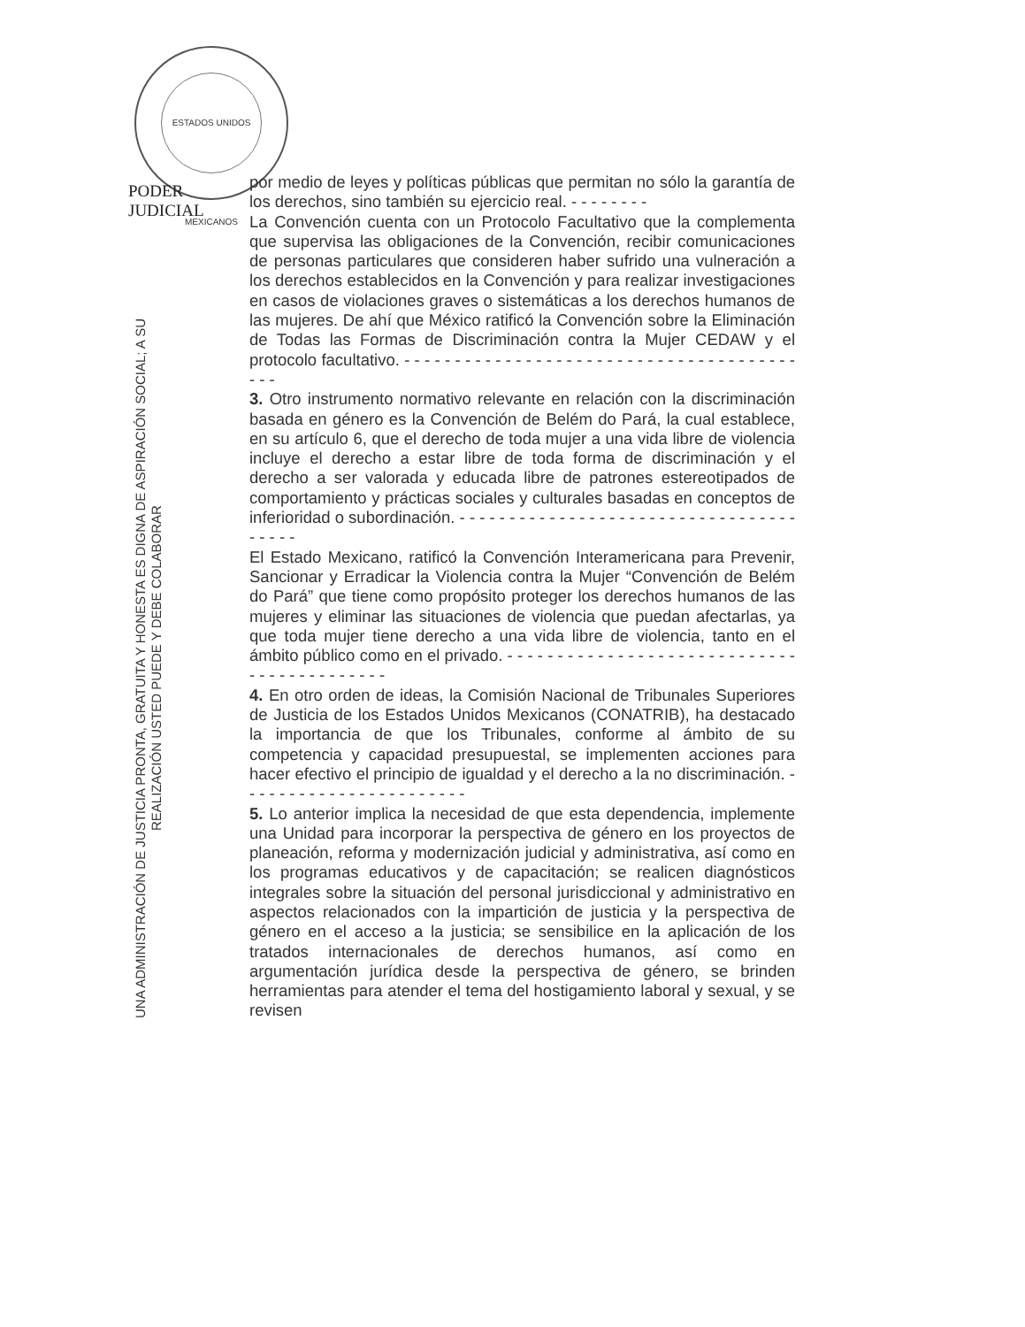ESTADOS UNIDOS MEXICANOS
PODER JUDICIAL
UNA ADMINISTRACIÓN DE JUSTICIA PRONTA, GRATUITA Y HONESTA ES DIGNA DE ASPIRACIÓN SOCIAL; A SU REALIZACIÓN USTED PUEDE Y DEBE COLABORAR
por medio de leyes y políticas públicas que permitan no sólo la garantía de los derechos, sino también su ejercicio real. - - - - - - - -
La Convención cuenta con un Protocolo Facultativo que la complementa que supervisa las obligaciones de la Convención, recibir comunicaciones de personas particulares que consideren haber sufrido una vulneración a los derechos establecidos en la Convención y para realizar investigaciones en casos de violaciones graves o sistemáticas a los derechos humanos de las mujeres. De ahí que México ratificó la Convención sobre la Eliminación de Todas las Formas de Discriminación contra la Mujer CEDAW y el protocolo facultativo. - - - - - - - - - - - - - - - - - - - - - - - - - - - - - - - - - - - - - - - - - -
3. Otro instrumento normativo relevante en relación con la discriminación basada en género es la Convención de Belém do Pará, la cual establece, en su artículo 6, que el derecho de toda mujer a una vida libre de violencia incluye el derecho a estar libre de toda forma de discriminación y el derecho a ser valorada y educada libre de patrones estereotipados de comportamiento y prácticas sociales y culturales basadas en conceptos de inferioridad o subordinación. - - - - - - - - - - - - - - - - - - - - - - - - - - - - - - - - - - - - - - -
El Estado Mexicano, ratificó la Convención Interamericana para Prevenir, Sancionar y Erradicar la Violencia contra la Mujer “Convención de Belém do Pará” que tiene como propósito proteger los derechos humanos de las mujeres y eliminar las situaciones de violencia que puedan afectarlas, ya que toda mujer tiene derecho a una vida libre de violencia, tanto en el ámbito público como en el privado. - - - - - - - - - - - - - - - - - - - - - - - - - - - - - - - - - - - - - - - - - - -
4. En otro orden de ideas, la Comisión Nacional de Tribunales Superiores de Justicia de los Estados Unidos Mexicanos (CONATRIB), ha destacado la importancia de que los Tribunales, conforme al ámbito de su competencia y capacidad presupuestal, se implementen acciones para hacer efectivo el principio de igualdad y el derecho a la no discriminación. - - - - - - - - - - - - - - - - - - - - - - -
5. Lo anterior implica la necesidad de que esta dependencia, implemente una Unidad para incorporar la perspectiva de género en los proyectos de planeación, reforma y modernización judicial y administrativa, así como en los programas educativos y de capacitación; se realicen diagnósticos integrales sobre la situación del personal jurisdiccional y administrativo en aspectos relacionados con la impartición de justicia y la perspectiva de género en el acceso a la justicia; se sensibilice en la aplicación de los tratados internacionales de derechos humanos, así como en argumentación jurídica desde la perspectiva de género, se brinden herramientas para atender el tema del hostigamiento laboral y sexual, y se revisen